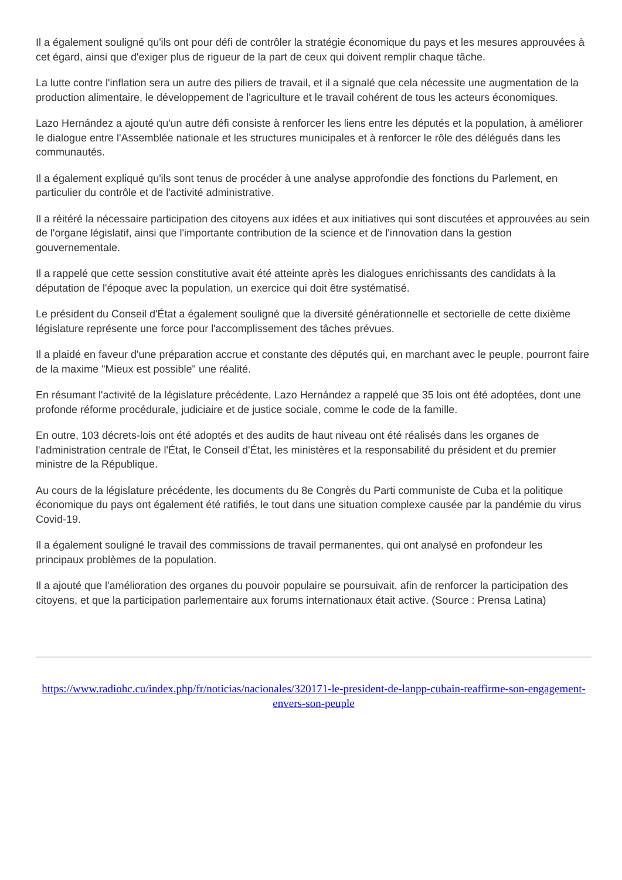Il a également souligné qu'ils ont pour défi de contrôler la stratégie économique du pays et les mesures approuvées à cet égard, ainsi que d'exiger plus de rigueur de la part de ceux qui doivent remplir chaque tâche.
La lutte contre l'inflation sera un autre des piliers de travail, et il a signalé que cela nécessite une augmentation de la production alimentaire, le développement de l'agriculture et le travail cohérent de tous les acteurs économiques.
Lazo Hernández a ajouté qu'un autre défi consiste à renforcer les liens entre les députés et la population, à améliorer le dialogue entre l'Assemblée nationale et les structures municipales et à renforcer le rôle des délégués dans les communautés.
Il a également expliqué qu'ils sont tenus de procéder à une analyse approfondie des fonctions du Parlement, en particulier du contrôle et de l'activité administrative.
Il a réitéré la nécessaire participation des citoyens aux idées et aux initiatives qui sont discutées et approuvées au sein de l'organe législatif, ainsi que l'importante contribution de la science et de l'innovation dans la gestion gouvernementale.
Il a rappelé que cette session constitutive avait été atteinte après les dialogues enrichissants des candidats à la députation de l'époque avec la population, un exercice qui doit être systématisé.
Le président du Conseil d'État a également souligné que la diversité générationnelle et sectorielle de cette dixième législature représente une force pour l'accomplissement des tâches prévues.
Il a plaidé en faveur d'une préparation accrue et constante des députés qui, en marchant avec le peuple, pourront faire de la maxime "Mieux est possible" une réalité.
En résumant l'activité de la législature précédente, Lazo Hernández a rappelé que 35 lois ont été adoptées, dont une profonde réforme procédurale, judiciaire et de justice sociale, comme le code de la famille.
En outre, 103 décrets-lois ont été adoptés et des audits de haut niveau ont été réalisés dans les organes de l'administration centrale de l'État, le Conseil d'État, les ministères et la responsabilité du président et du premier ministre de la République.
Au cours de la législature précédente, les documents du 8e Congrès du Parti communiste de Cuba et la politique économique du pays ont également été ratifiés, le tout dans une situation complexe causée par la pandémie du virus Covid-19.
Il a également souligné le travail des commissions de travail permanentes, qui ont analysé en profondeur les principaux problèmes de la population.
Il a ajouté que l'amélioration des organes du pouvoir populaire se poursuivait, afin de renforcer la participation des citoyens, et que la participation parlementaire aux forums internationaux était active. (Source : Prensa Latina)
https://www.radiohc.cu/index.php/fr/noticias/nacionales/320171-le-president-de-lanpp-cubain-reaffirme-son-engagement-envers-son-peuple